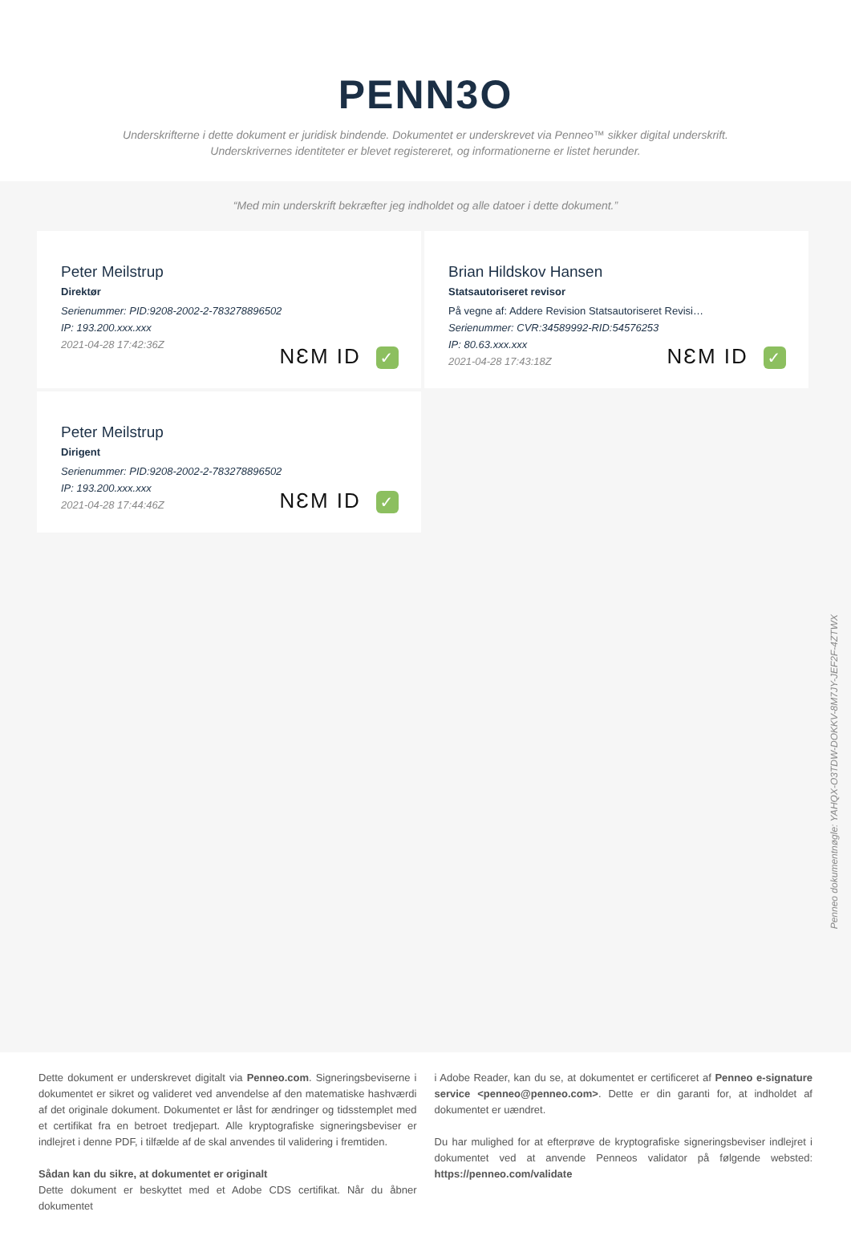PENN3O
Underskrifterne i dette dokument er juridisk bindende. Dokumentet er underskrevet via Penneo™ sikker digital underskrift.
Underskrivernes identiteter er blevet registereret, og informationerne er listet herunder.
“Med min underskrift bekræfter jeg indholdet og alle datoer i dette dokument.”
Peter Meilstrup
Direktør
Serienummer: PID:9208-2002-2-783278896502
IP: 193.200.xxx.xxx
2021-04-28 17:42:36Z
NƐM ID ✓
Brian Hildskov Hansen
Statsautoriseret revisor
På vegne af: Addere Revision Statsautoriseret Revisi…
Serienummer: CVR:34589992-RID:54576253
IP: 80.63.xxx.xxx
2021-04-28 17:43:18Z
NƐM ID ✓
Peter Meilstrup
Dirigent
Serienummer: PID:9208-2002-2-783278896502
IP: 193.200.xxx.xxx
2021-04-28 17:44:46Z
NƐM ID ✓
Penneo dokumentnøgle: YAHQX-O3TDW-DOKKV-8M7JY-JEF2F-4ZTWX
Dette dokument er underskrevet digitalt via Penneo.com. Signeringsbeviserne i dokumentet er sikret og valideret ved anvendelse af den matematiske hashværdi af det originale dokument. Dokumentet er låst for ændringer og tidsstemplet med et certifikat fra en betroet tredjepart. Alle kryptografiske signeringsbeviser er indlejret i denne PDF, i tilfælde af de skal anvendes til validering i fremtiden.
Sådan kan du sikre, at dokumentet er originalt
Dette dokument er beskyttet med et Adobe CDS certifikat. Når du åbner dokumentet
i Adobe Reader, kan du se, at dokumentet er certificeret af Penneo e-signature service <penneo@penneo.com>. Dette er din garanti for, at indholdet af dokumentet er uændret.
Du har mulighed for at efterprøve de kryptografiske signeringsbeviser indlejret i dokumentet ved at anvende Penneos validator på følgende websted: https://penneo.com/validate